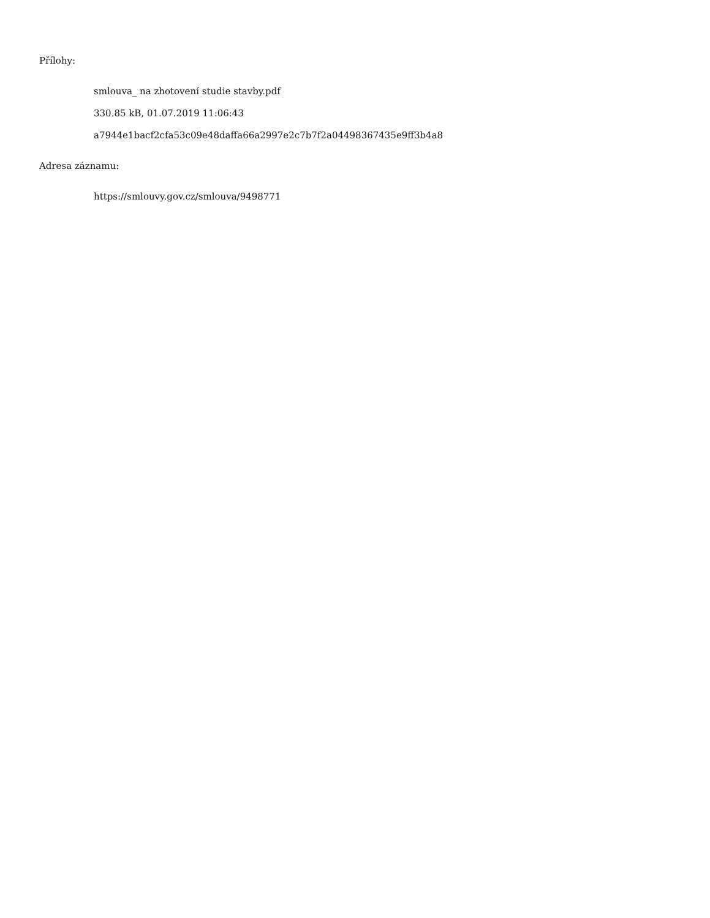Přílohy:
smlouva_ na zhotovení studie stavby.pdf
330.85 kB, 01.07.2019 11:06:43
a7944e1bacf2cfa53c09e48daffa66a2997e2c7b7f2a04498367435e9ff3b4a8
Adresa záznamu:
https://smlouvy.gov.cz/smlouva/9498771